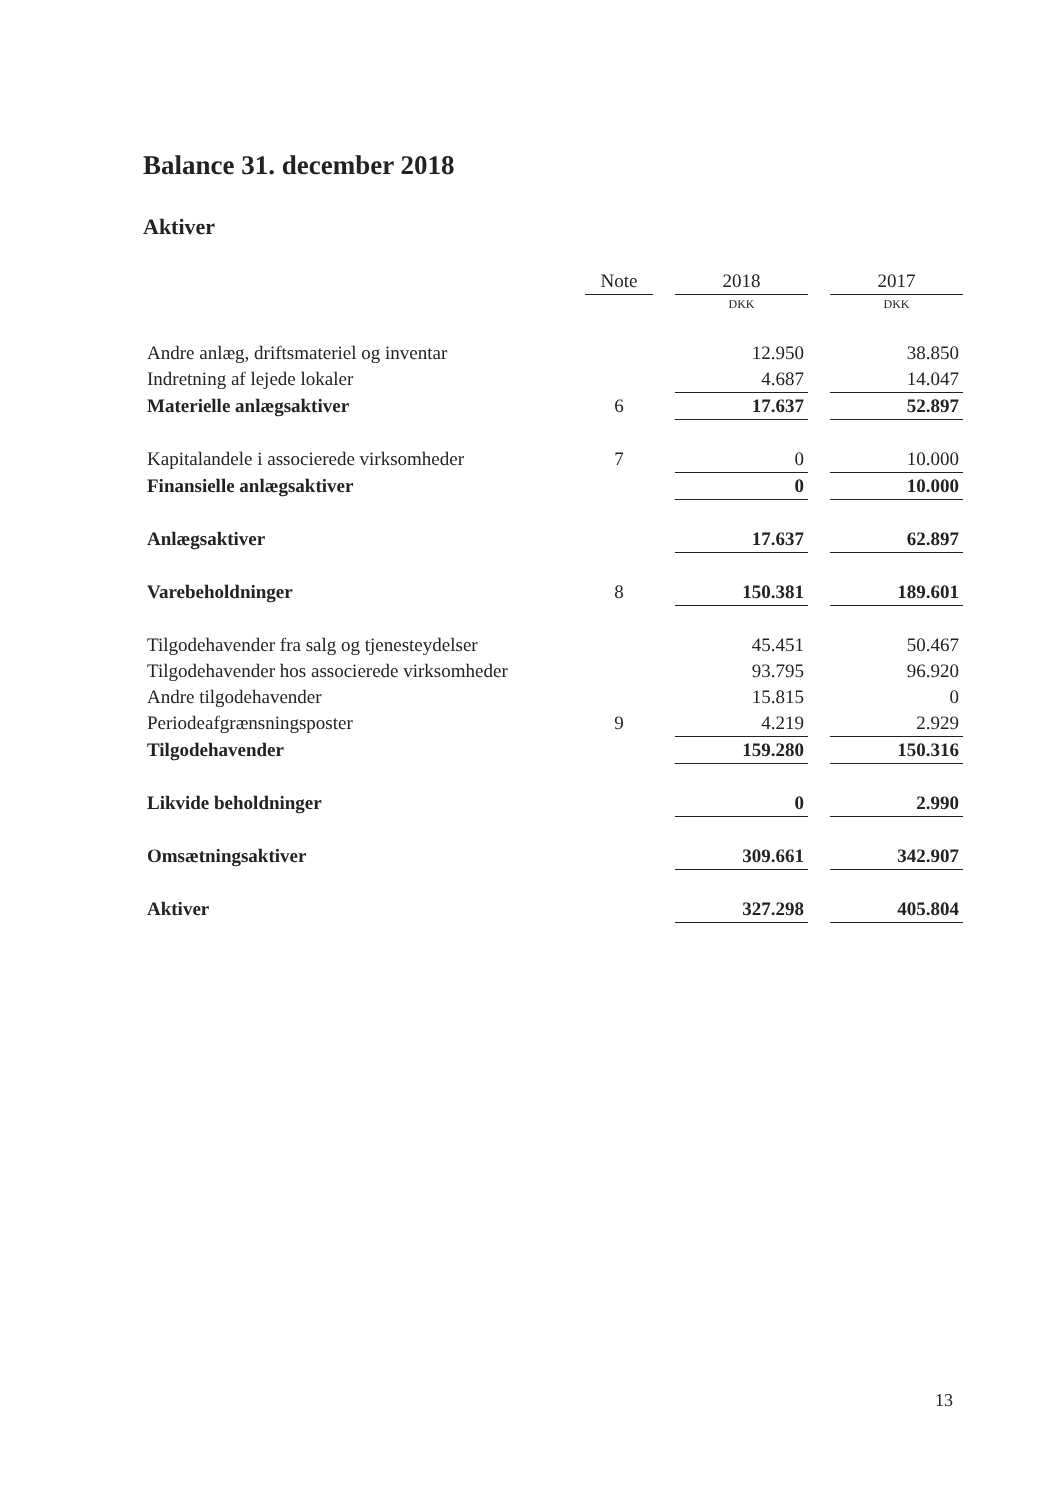Balance 31. december 2018
Aktiver
| | Note | | 2018 | | 2017 |
| --- | --- | --- | --- | --- | --- |
| | | | DKK | | DKK |
| Andre anlæg, driftsmateriel og inventar | | | 12.950 | | 38.850 |
| Indretning af lejede lokaler | | | 4.687 | | 14.047 |
| Materielle anlægsaktiver | 6 | | 17.637 | | 52.897 |
| Kapitalandele i associerede virksomheder | 7 | | 0 | | 10.000 |
| Finansielle anlægsaktiver | | | 0 | | 10.000 |
| Anlægsaktiver | | | 17.637 | | 62.897 |
| Varebeholdninger | 8 | | 150.381 | | 189.601 |
| Tilgodehavender fra salg og tjenesteydelser | | | 45.451 | | 50.467 |
| Tilgodehavender hos associerede virksomheder | | | 93.795 | | 96.920 |
| Andre tilgodehavender | | | 15.815 | | 0 |
| Periodeafgrænsningsposter | 9 | | 4.219 | | 2.929 |
| Tilgodehavender | | | 159.280 | | 150.316 |
| Likvide beholdninger | | | 0 | | 2.990 |
| Omsætningsaktiver | | | 309.661 | | 342.907 |
| Aktiver | | | 327.298 | | 405.804 |
13